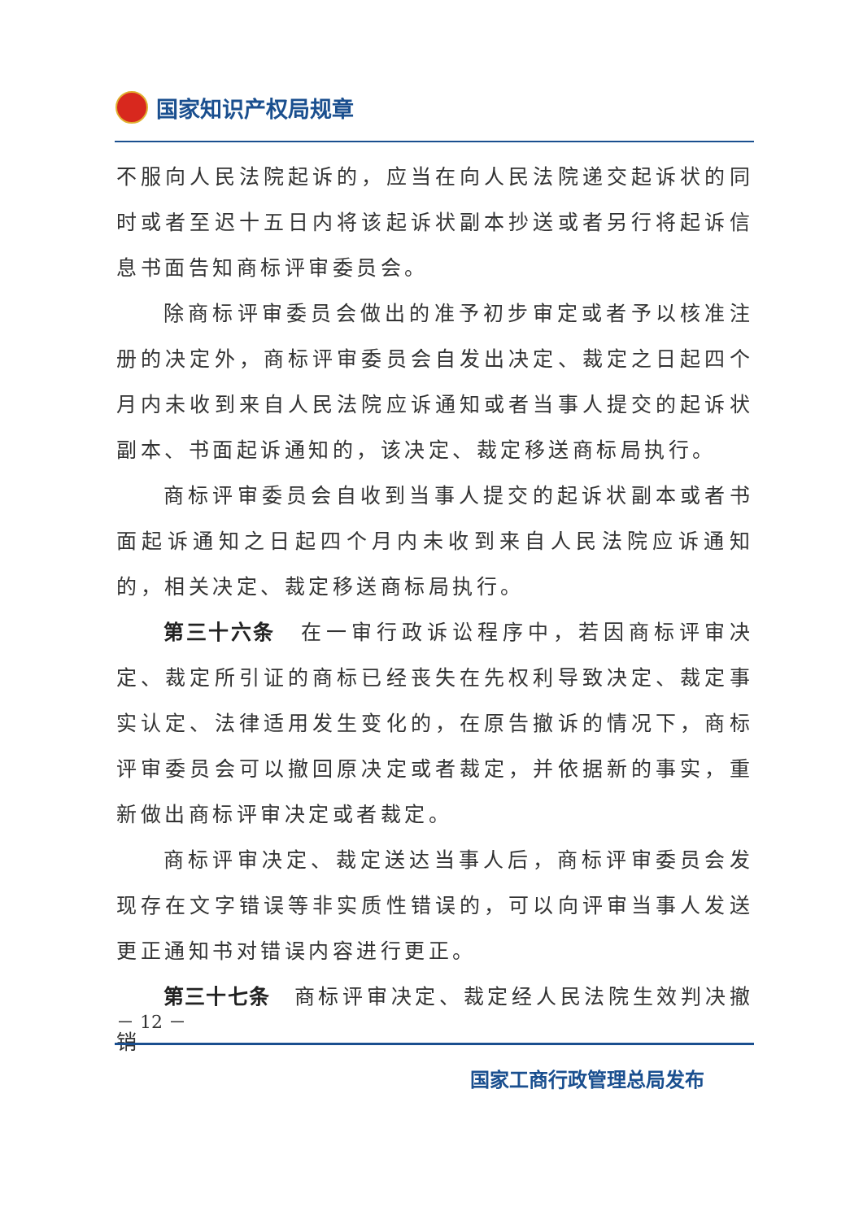国家知识产权局规章
不服向人民法院起诉的，应当在向人民法院递交起诉状的同时或者至迟十五日内将该起诉状副本抄送或者另行将起诉信息书面告知商标评审委员会。
除商标评审委员会做出的准予初步审定或者予以核准注册的决定外，商标评审委员会自发出决定、裁定之日起四个月内未收到来自人民法院应诉通知或者当事人提交的起诉状副本、书面起诉通知的，该决定、裁定移送商标局执行。
商标评审委员会自收到当事人提交的起诉状副本或者书面起诉通知之日起四个月内未收到来自人民法院应诉通知的，相关决定、裁定移送商标局执行。
第三十六条　在一审行政诉讼程序中，若因商标评审决定、裁定所引证的商标已经丧失在先权利导致决定、裁定事实认定、法律适用发生变化的，在原告撤诉的情况下，商标评审委员会可以撤回原决定或者裁定，并依据新的事实，重新做出商标评审决定或者裁定。
商标评审决定、裁定送达当事人后，商标评审委员会发现存在文字错误等非实质性错误的，可以向评审当事人发送更正通知书对错误内容进行更正。
第三十七条　商标评审决定、裁定经人民法院生效判决撤销
－ 12 －
国家工商行政管理总局发布